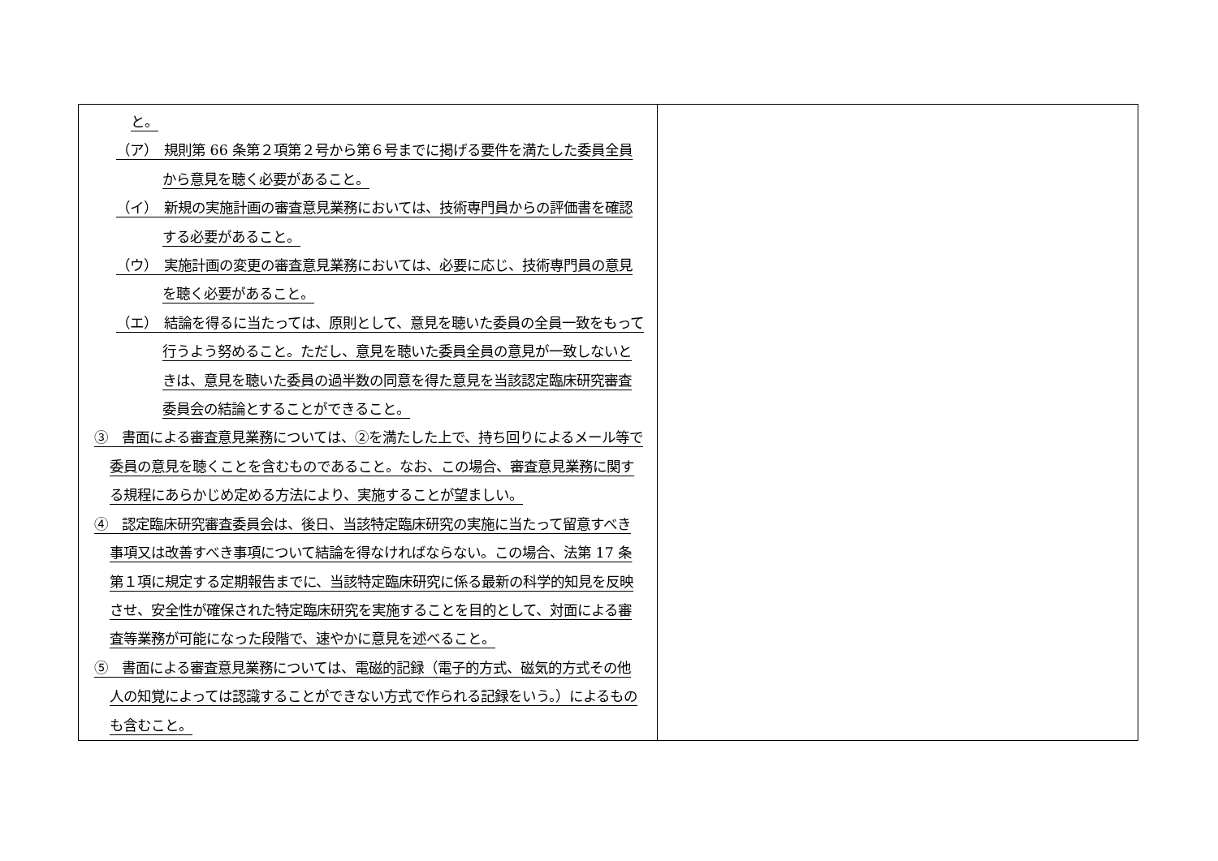| と。 （ア） 規則第 66 条第２項第２号から第６号までに掲げる要件を満たした委員全員から意見を聴く必要があること。 （イ） 新規の実施計画の審査意見業務においては、技術専門員からの評価書を確認する必要があること。 （ウ） 実施計画の変更の審査意見業務においては、必要に応じ、技術専門員の意見を聴く必要があること。 （エ） 結論を得るに当たっては、原則として、意見を聴いた委員の全員一致をもって行うよう努めること。ただし、意見を聴いた委員全員の意見が一致しないときは、意見を聴いた委員の過半数の同意を得た意見を当該認定臨床研究審査委員会の結論とすることができること。 ③ 書面による審査意見業務については、②を満たした上で、持ち回りによるメール等で委員の意見を聴くことを含むものであること。なお、この場合、審査意見業務に関する規程にあらかじめ定める方法により、実施することが望ましい。 ④ 認定臨床研究審査委員会は、後日、当該特定臨床研究の実施に当たって留意すべき事項又は改善すべき事項について結論を得なければならない。この場合、法第 17 条第１項に規定する定期報告までに、当該特定臨床研究に係る最新の科学的知見を反映させ、安全性が確保された特定臨床研究を実施することを目的として、対面による審査等業務が可能になった段階で、速やかに意見を述べること。 ⑤ 書面による審査意見業務については、電磁的記録（電子的方式、磁気的方式その他人の知覚によっては認識することができない方式で作られる記録をいう。）によるものも含むこと。 | |